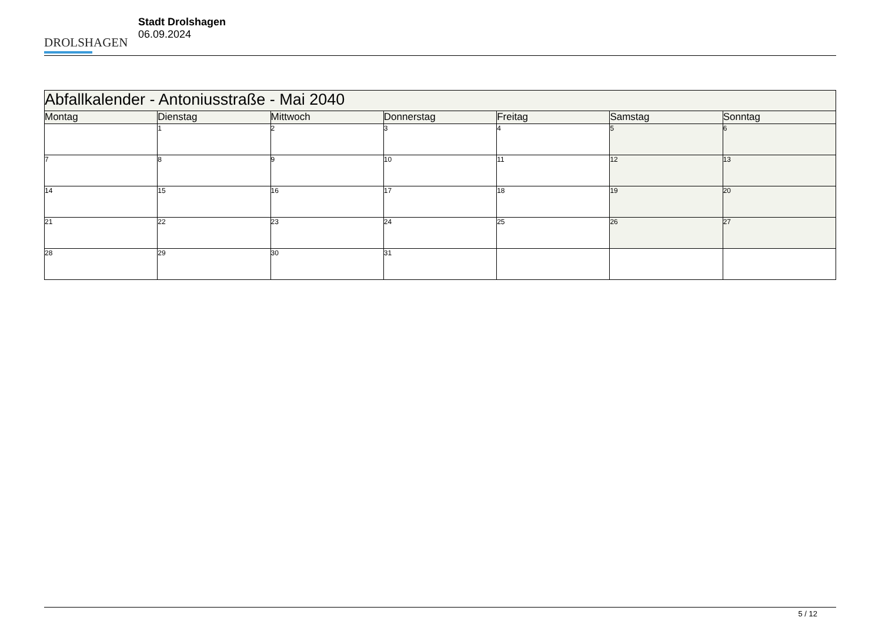DROLSHAGEN
Stadt Drolshagen
06.09.2024
| Abfallkalender - Antoniusstraße - Mai 2040 | | | | | | |
| --- | --- | --- | --- | --- | --- | --- |
| Montag | Dienstag | Mittwoch | Donnerstag | Freitag | Samstag | Sonntag |
| | 1 | 2 | 3 | 4 | 5 | 6 |
| 7 | 8 | 9 | 10 | 11 | 12 | 13 |
| 14 | 15 | 16 | 17 | 18 | 19 | 20 |
| 21 | 22 | 23 | 24 | 25 | 26 | 27 |
| 28 | 29 | 30 | 31 | | | |
5 / 12